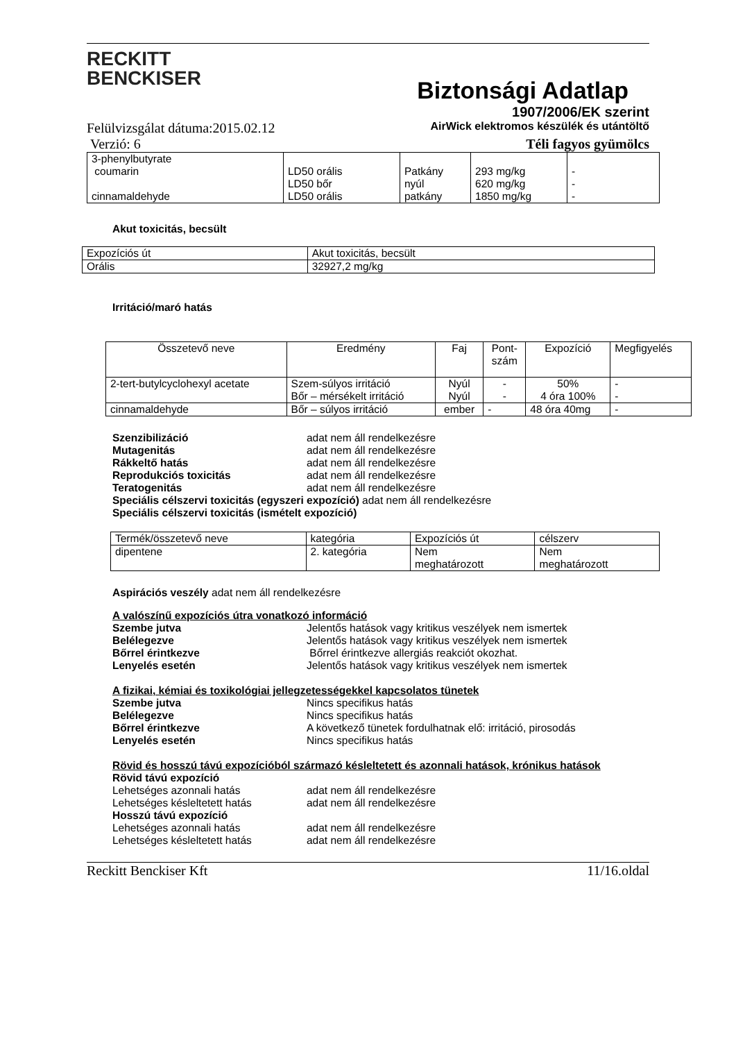RECKITT
BENCKISER
Biztonsági Adatlap
1907/2006/EK szerint
Felülvizsgálat dátuma:2015.02.12 AirWick elektromos készülék és utántöltő
Verzió: 6 Téli fagyos gyümölcs
| 3-phenylbutyrate coumarin cinnamaldehyde | LD50 orális LD50 bőr LD50 orális | Patkány nyúl patkány | 293 mg/kg 620 mg/kg 1850 mg/kg | - - - |
Akut toxicitás, becsült
| Expozíciós út | Akut toxicitás, becsült |
| Orális | 32927,2 mg/kg |
Irritáció/maró hatás
| Összetevő neve | Eredmény | Faj | Pont- szám | Expozíció | Megfigyelés |
| --- | --- | --- | --- | --- | --- |
| 2-tert-butylcyclohexyl acetate | Szem-súlyos irritáció Bőr – mérsékelt irritáció | Nyúl Nyúl | - - | 50% 4 óra 100% | - - |
| cinnamaldehyde | Bőr – súlyos irritáció | ember | - | 48 óra 40mg | - |
Szenzibilizáció adat nem áll rendelkezésre
Mutagenitás adat nem áll rendelkezésre
Rákkeltő hatás adat nem áll rendelkezésre
Reprodukciós toxicitás adat nem áll rendelkezésre
Teratogenitás adat nem áll rendelkezésre
Speciális célszervi toxicitás (egyszeri expozíció) adat nem áll rendelkezésre
Speciális célszervi toxicitás (ismételt expozíció)
| Termék/összetevő neve | kategória | Expozíciós út | célszerv |
| dipentene | 2. kategória | Nem meghatározott | Nem meghatározott |
Aspirációs veszély adat nem áll rendelkezésre
A valószínű expozíciós útra vonatkozó információ
Szembe jutva Jelentős hatások vagy kritikus veszélyek nem ismertek
Belélegezve Jelentős hatások vagy kritikus veszélyek nem ismertek
Bőrrel érintkezve Bőrrel érintkezve allergiás reakciót okozhat.
Lenyelés esetén Jelentős hatások vagy kritikus veszélyek nem ismertek
A fizikai, kémiai és toxikológiai jellegzetességekkel kapcsolatos tünetek
Szembe jutva Nincs specifikus hatás
Belélegezve Nincs specifikus hatás
Bőrrel érintkezve A következő tünetek fordulhatnak elő: irritáció, pirosodás
Lenyelés esetén Nincs specifikus hatás
Rövid és hosszú távú expozícióból származó késleltetett és azonnali hatások, krónikus hatások
Rövid távú expozíció
Lehetséges azonnali hatás adat nem áll rendelkezésre
Lehetséges késleltetett hatás adat nem áll rendelkezésre
Hosszú távú expozíció
Lehetséges azonnali hatás adat nem áll rendelkezésre
Lehetséges késleltetett hatás adat nem áll rendelkezésre
Reckitt Benckiser Kft 11/16.oldal